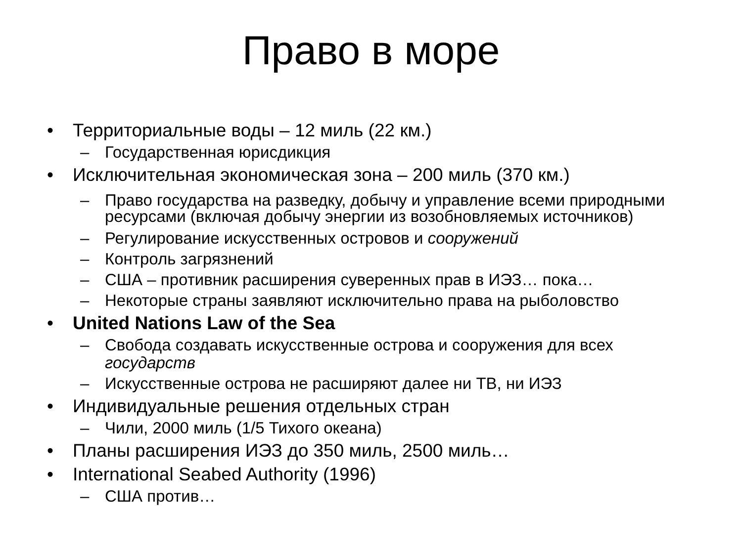Право в море
• Территориальные воды – 12 миль (22 км.)
– Государственная юрисдикция
• Исключительная экономическая зона – 200 миль (370 км.)
– Право государства на разведку, добычу и управление всеми природными ресурсами (включая добычу энергии из возобновляемых источников)
– Регулирование искусственных островов и сооружений
– Контроль загрязнений
– США – противник расширения суверенных прав в ИЭЗ… пока…
– Некоторые страны заявляют исключительно права на рыболовство
• United Nations Law of the Sea
– Свобода создавать искусственные острова и сооружения для всех государств
– Искусственные острова не расширяют далее ни ТВ, ни ИЭЗ
• Индивидуальные решения отдельных стран
– Чили, 2000 миль (1/5 Тихого океана)
• Планы расширения ИЭЗ до 350 миль, 2500 миль…
• International Seabed Authority (1996)
– США против…